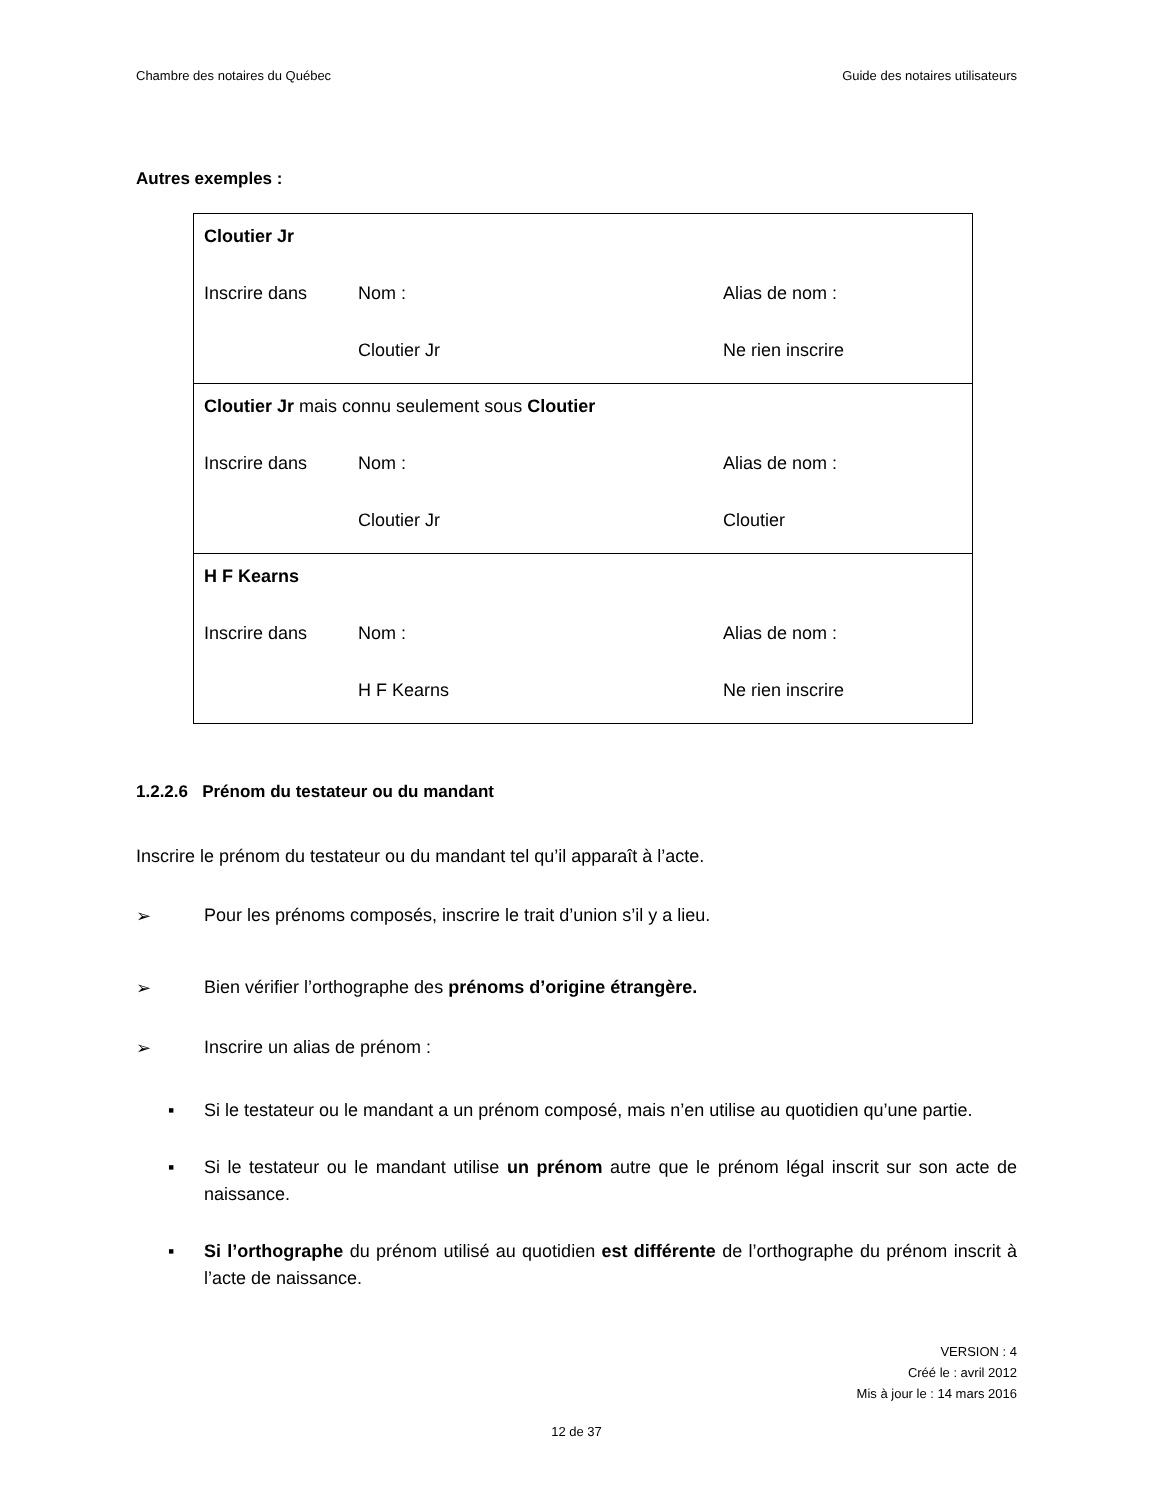Chambre des notaires du Québec Guide des notaires utilisateurs
Autres exemples :
| Cloutier Jr Inscrire dans Nom : Alias de nom : Cloutier Jr Ne rien inscrire |
| Cloutier Jr mais connu seulement sous Cloutier Inscrire dans Nom : Alias de nom : Cloutier Jr Cloutier |
| H F Kearns Inscrire dans Nom : Alias de nom : H F Kearns Ne rien inscrire |
1.2.2.6 Prénom du testateur ou du mandant
Inscrire le prénom du testateur ou du mandant tel qu’il apparaît à l’acte.
➢ Pour les prénoms composés, inscrire le trait d’union s’il y a lieu.
➢ Bien vérifier l’orthographe des prénoms d’origine étrangère.
➢ Inscrire un alias de prénom :
▪ Si le testateur ou le mandant a un prénom composé, mais n’en utilise au quotidien qu’une partie.
▪ Si le testateur ou le mandant utilise un prénom autre que le prénom légal inscrit sur son acte de naissance.
▪ Si l’orthographe du prénom utilisé au quotidien est différente de l’orthographe du prénom inscrit à l’acte de naissance.
VERSION : 4
Créé le : avril 2012
Mis à jour le : 14 mars 2016
12 de 37